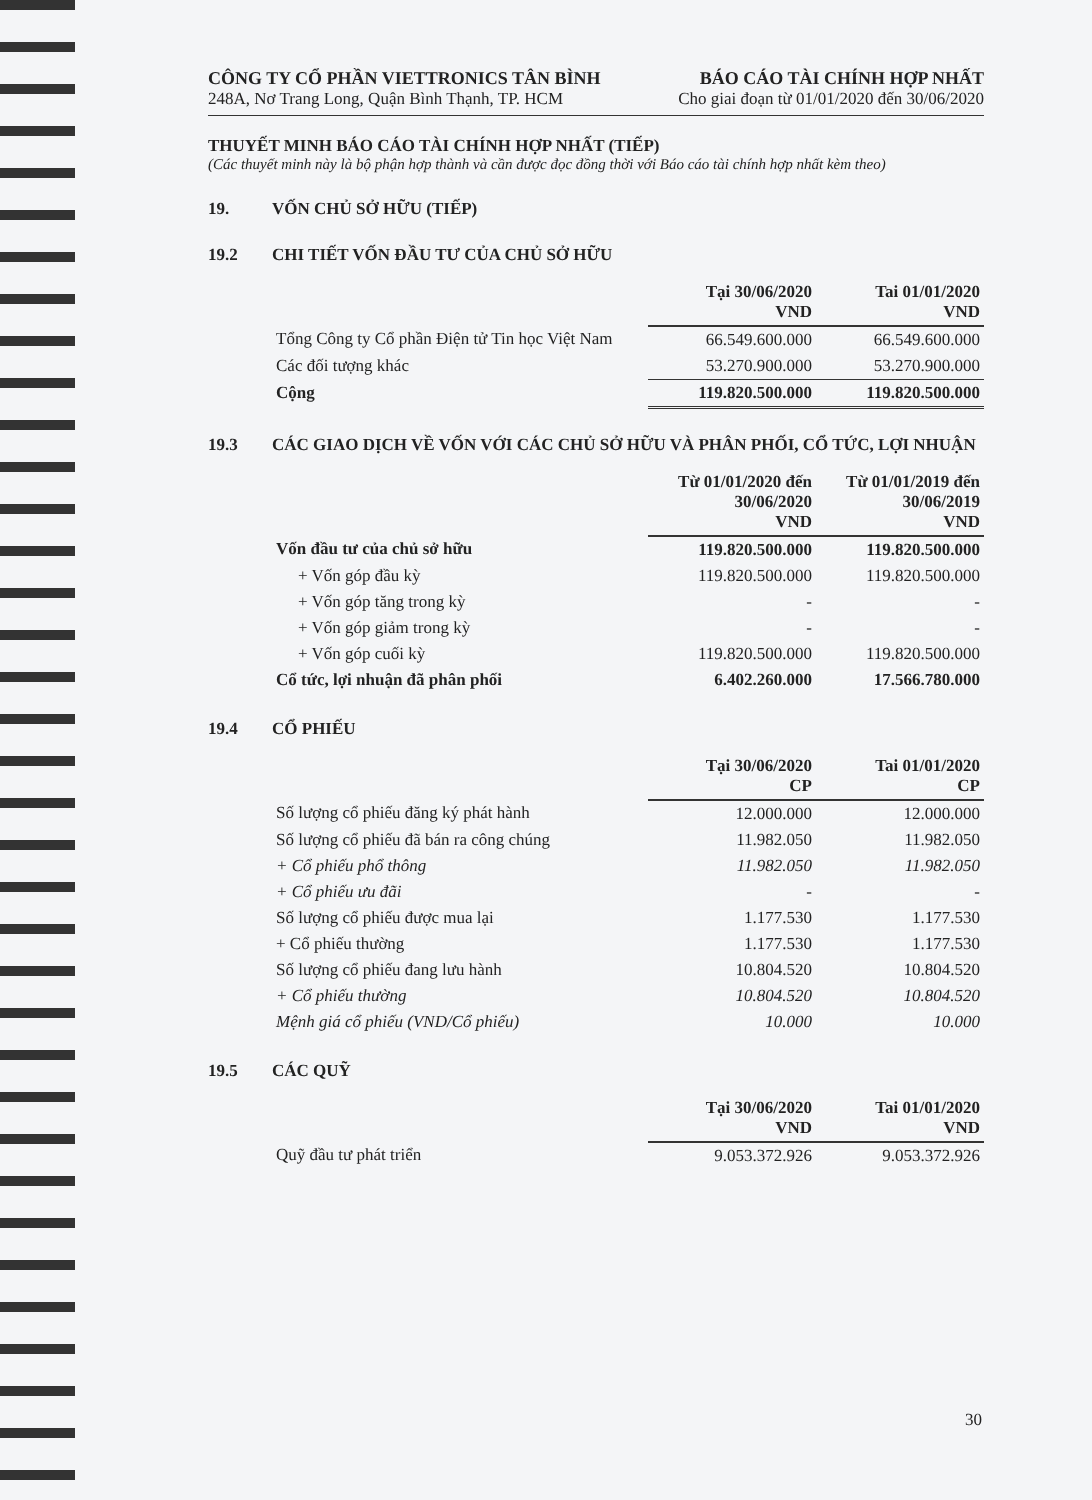CÔNG TY CỔ PHẦN VIETTRONICS TÂN BÌNH
248A, Nơ Trang Long, Quận Bình Thạnh, TP. HCM
BÁO CÁO TÀI CHÍNH HỢP NHẤT
Cho giai đoạn từ 01/01/2020 đến 30/06/2020
THUYẾT MINH BÁO CÁO TÀI CHÍNH HỢP NHẤT (TIẾP)
(Các thuyết minh này là bộ phận hợp thành và cần được đọc đồng thời với Báo cáo tài chính hợp nhất kèm theo)
19. VỐN CHỦ SỞ HỮU (TIẾP)
19.2 CHI TIẾT VỐN ĐẦU TƯ CỦA CHỦ SỞ HỮU
| | Tại 30/06/2020 VND | Tai 01/01/2020 VND |
| Tổng Công ty Cổ phần Điện tử Tin học Việt Nam | 66.549.600.000 | 66.549.600.000 |
| Các đối tượng khác | 53.270.900.000 | 53.270.900.000 |
| Cộng | 119.820.500.000 | 119.820.500.000 |
19.3 CÁC GIAO DỊCH VỀ VỐN VỚI CÁC CHỦ SỞ HỮU VÀ PHÂN PHỐI, CỔ TỨC, LỢI NHUẬN
| | Từ 01/01/2020 đến 30/06/2020 VND | Từ 01/01/2019 đến 30/06/2019 VND |
| Vốn đầu tư của chủ sở hữu | 119.820.500.000 | 119.820.500.000 |
| + Vốn góp đầu kỳ | 119.820.500.000 | 119.820.500.000 |
| + Vốn góp tăng trong kỳ | - | - |
| + Vốn góp giảm trong kỳ | - | - |
| + Vốn góp cuối kỳ | 119.820.500.000 | 119.820.500.000 |
| Cổ tức, lợi nhuận đã phân phối | 6.402.260.000 | 17.566.780.000 |
19.4 CỔ PHIẾU
| | Tại 30/06/2020 CP | Tai 01/01/2020 CP |
| Số lượng cổ phiếu đăng ký phát hành | 12.000.000 | 12.000.000 |
| Số lượng cổ phiếu đã bán ra công chúng | 11.982.050 | 11.982.050 |
| + Cổ phiếu phổ thông | 11.982.050 | 11.982.050 |
| + Cổ phiếu ưu đãi | - | - |
| Số lượng cổ phiếu được mua lại | 1.177.530 | 1.177.530 |
| + Cổ phiếu thường | 1.177.530 | 1.177.530 |
| Số lượng cổ phiếu đang lưu hành | 10.804.520 | 10.804.520 |
| + Cổ phiếu thường | 10.804.520 | 10.804.520 |
| Mệnh giá cổ phiếu (VND/Cổ phiếu) | 10.000 | 10.000 |
19.5 CÁC QUỸ
| | Tại 30/06/2020 VND | Tai 01/01/2020 VND |
| Quỹ đầu tư phát triển | 9.053.372.926 | 9.053.372.926 |
30